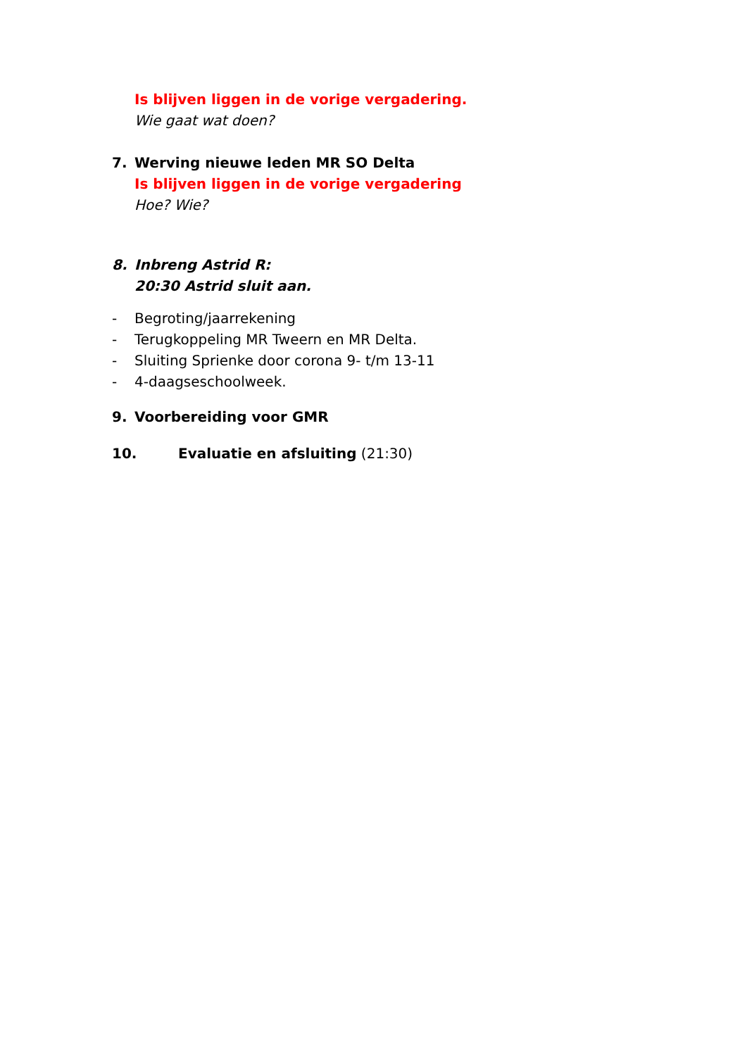Is blijven liggen in de vorige vergadering.
Wie gaat wat doen?
7. Werving nieuwe leden MR SO Delta
Is blijven liggen in de vorige vergadering
Hoe? Wie?
8. Inbreng Astrid R:
20:30 Astrid sluit aan.
- Begroting/jaarrekening
- Terugkoppeling MR Tweern en MR Delta.
- Sluiting Sprienke door corona 9- t/m 13-11
- 4-daagseschoolweek.
9. Voorbereiding voor GMR
10. Evaluatie en afsluiting (21:30)